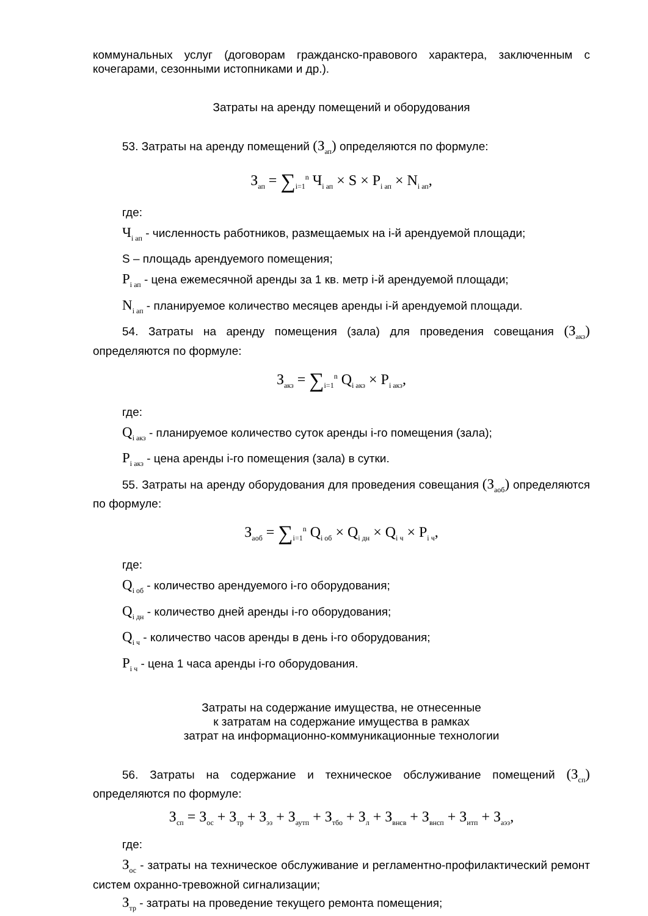коммунальных услуг (договорам гражданско-правового характера, заключенным с кочегарами, сезонными истопниками и др.).
Затраты на аренду помещений и оборудования
53. Затраты на аренду помещений (З<sub>ап</sub>) определяются по формуле:
З<sub>ап</sub> = ∑<sub>i=1</sub><sup>n</sup> Ч<sub>i ап</sub> × S × P<sub>i ап</sub> × N<sub>i ап</sub>,
где:
Ч<sub>i ап</sub> - численность работников, размещаемых на i-й арендуемой площади;
S – площадь арендуемого помещения;
P<sub>i ап</sub> - цена ежемесячной аренды за 1 кв. метр i-й арендуемой площади;
N<sub>i ап</sub> - планируемое количество месяцев аренды i-й арендуемой площади.
54. Затраты на аренду помещения (зала) для проведения совещания (З<sub>акз</sub>) определяются по формуле:
З<sub>акз</sub> = ∑<sub>i=1</sub><sup>n</sup> Q<sub>i акз</sub> × P<sub>i акз</sub>,
где:
Q<sub>i акз</sub> - планируемое количество суток аренды i-го помещения (зала);
P<sub>i акз</sub> - цена аренды i-го помещения (зала) в сутки.
55. Затраты на аренду оборудования для проведения совещания (З<sub>аоб</sub>) определяются по формуле:
З<sub>аоб</sub> = ∑<sub>i=1</sub><sup>n</sup> Q<sub>i об</sub> × Q<sub>i дн</sub> × Q<sub>i ч</sub> × P<sub>i ч</sub>,
где:
Q<sub>i об</sub> - количество арендуемого i-го оборудования;
Q<sub>i дн</sub> - количество дней аренды i-го оборудования;
Q<sub>i ч</sub> - количество часов аренды в день i-го оборудования;
P<sub>i ч</sub> - цена 1 часа аренды i-го оборудования.
Затраты на содержание имущества, не отнесенные
к затратам на содержание имущества в рамках
затрат на информационно-коммуникационные технологии
56. Затраты на содержание и техническое обслуживание помещений (З<sub>сп</sub>) определяются по формуле:
З<sub>сп</sub> = З<sub>ос</sub> + З<sub>тр</sub> + З<sub>эз</sub> + З<sub>аутп</sub> + З<sub>тбо</sub> + З<sub>л</sub> + З<sub>внсв</sub> + З<sub>внсп</sub> + З<sub>итп</sub> + З<sub>аэз</sub>,
где:
З<sub>ос</sub> - затраты на техническое обслуживание и регламентно-профилактический ремонт систем охранно-тревожной сигнализации;
З<sub>тр</sub> - затраты на проведение текущего ремонта помещения;